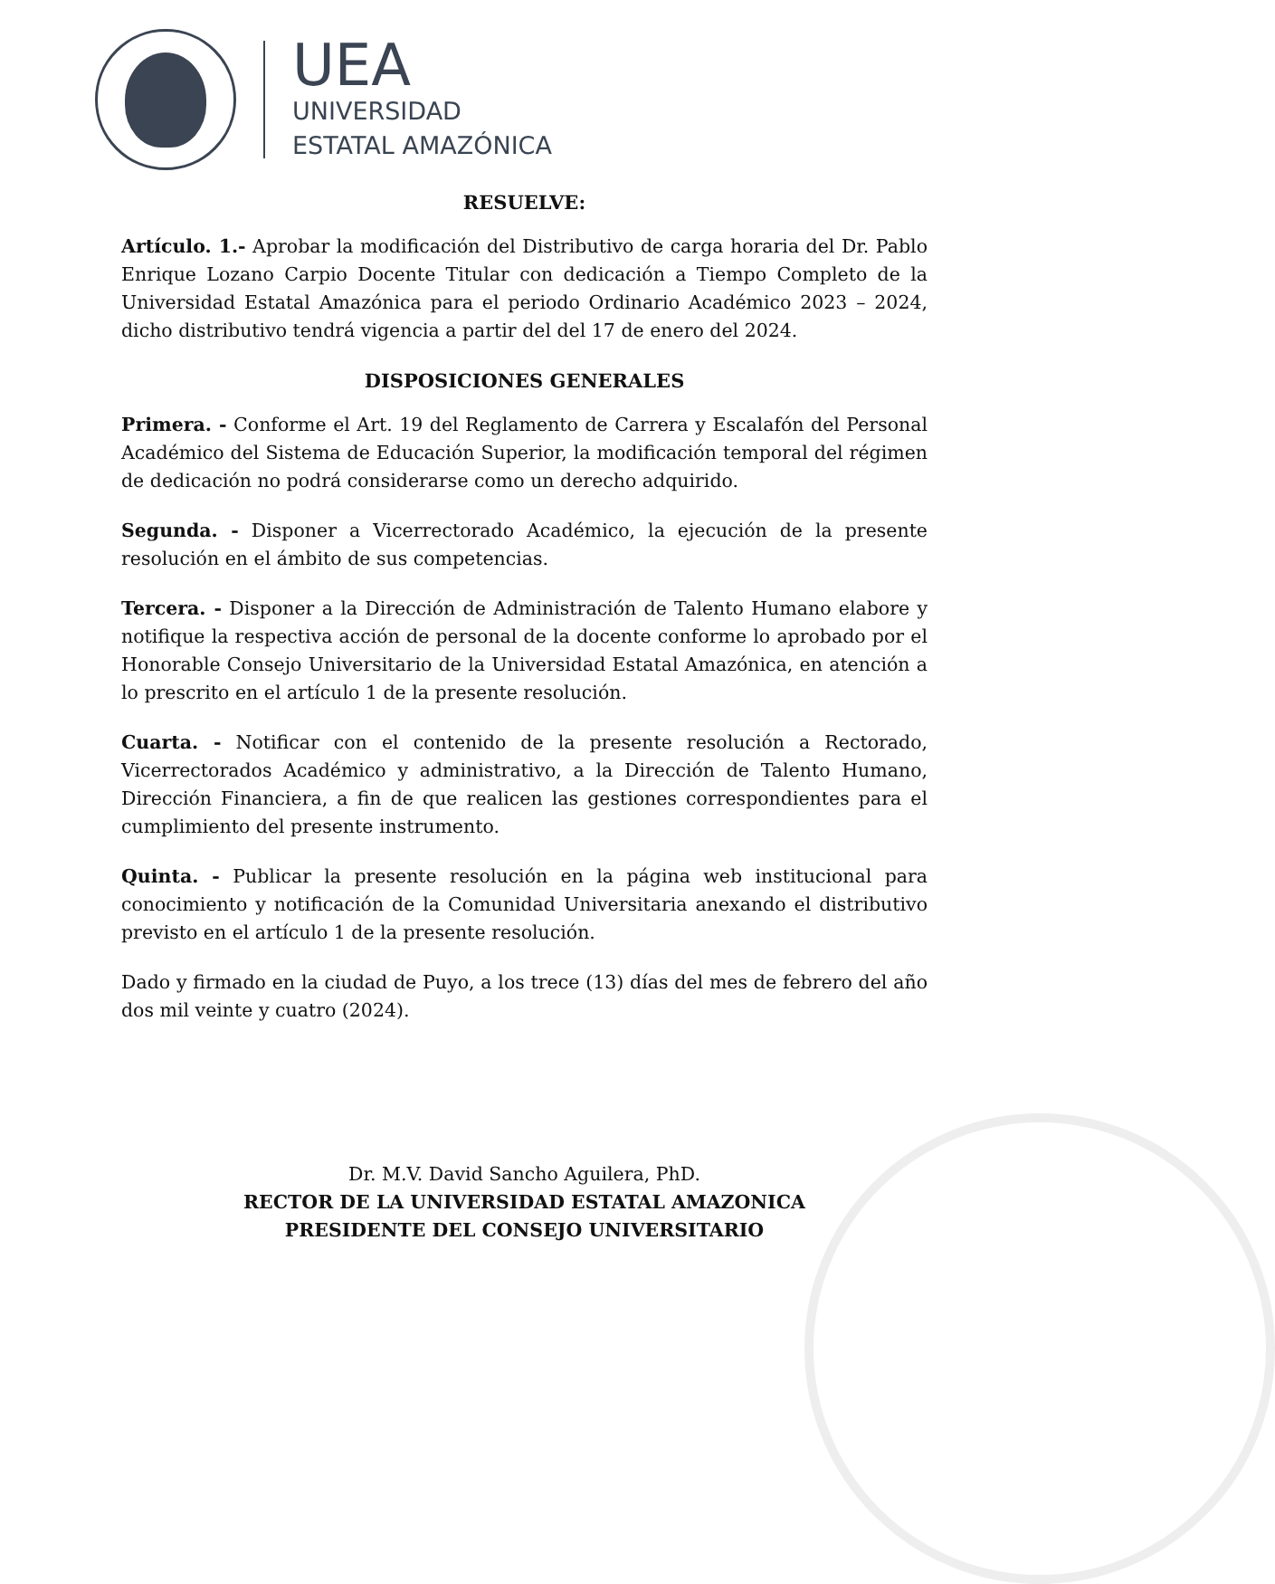UEA
UNIVERSIDAD
ESTATAL AMAZÓNICA
RESUELVE:
Artículo. 1.- Aprobar la modificación del Distributivo de carga horaria del Dr. Pablo Enrique Lozano Carpio Docente Titular con dedicación a Tiempo Completo de la Universidad Estatal Amazónica para el periodo Ordinario Académico 2023 – 2024, dicho distributivo tendrá vigencia a partir del del 17 de enero del 2024.
DISPOSICIONES GENERALES
Primera. - Conforme el Art. 19 del Reglamento de Carrera y Escalafón del Personal Académico del Sistema de Educación Superior, la modificación temporal del régimen de dedicación no podrá considerarse como un derecho adquirido.
Segunda. - Disponer a Vicerrectorado Académico, la ejecución de la presente resolución en el ámbito de sus competencias.
Tercera. - Disponer a la Dirección de Administración de Talento Humano elabore y notifique la respectiva acción de personal de la docente conforme lo aprobado por el Honorable Consejo Universitario de la Universidad Estatal Amazónica, en atención a lo prescrito en el artículo 1 de la presente resolución.
Cuarta. - Notificar con el contenido de la presente resolución a Rectorado, Vicerrectorados Académico y administrativo, a la Dirección de Talento Humano, Dirección Financiera, a fin de que realicen las gestiones correspondientes para el cumplimiento del presente instrumento.
Quinta. - Publicar la presente resolución en la página web institucional para conocimiento y notificación de la Comunidad Universitaria anexando el distributivo previsto en el artículo 1 de la presente resolución.
Dado y firmado en la ciudad de Puyo, a los trece (13) días del mes de febrero del año dos mil veinte y cuatro (2024).
Dr. M.V. David Sancho Aguilera, PhD.
RECTOR DE LA UNIVERSIDAD ESTATAL AMAZONICA
PRESIDENTE DEL CONSEJO UNIVERSITARIO